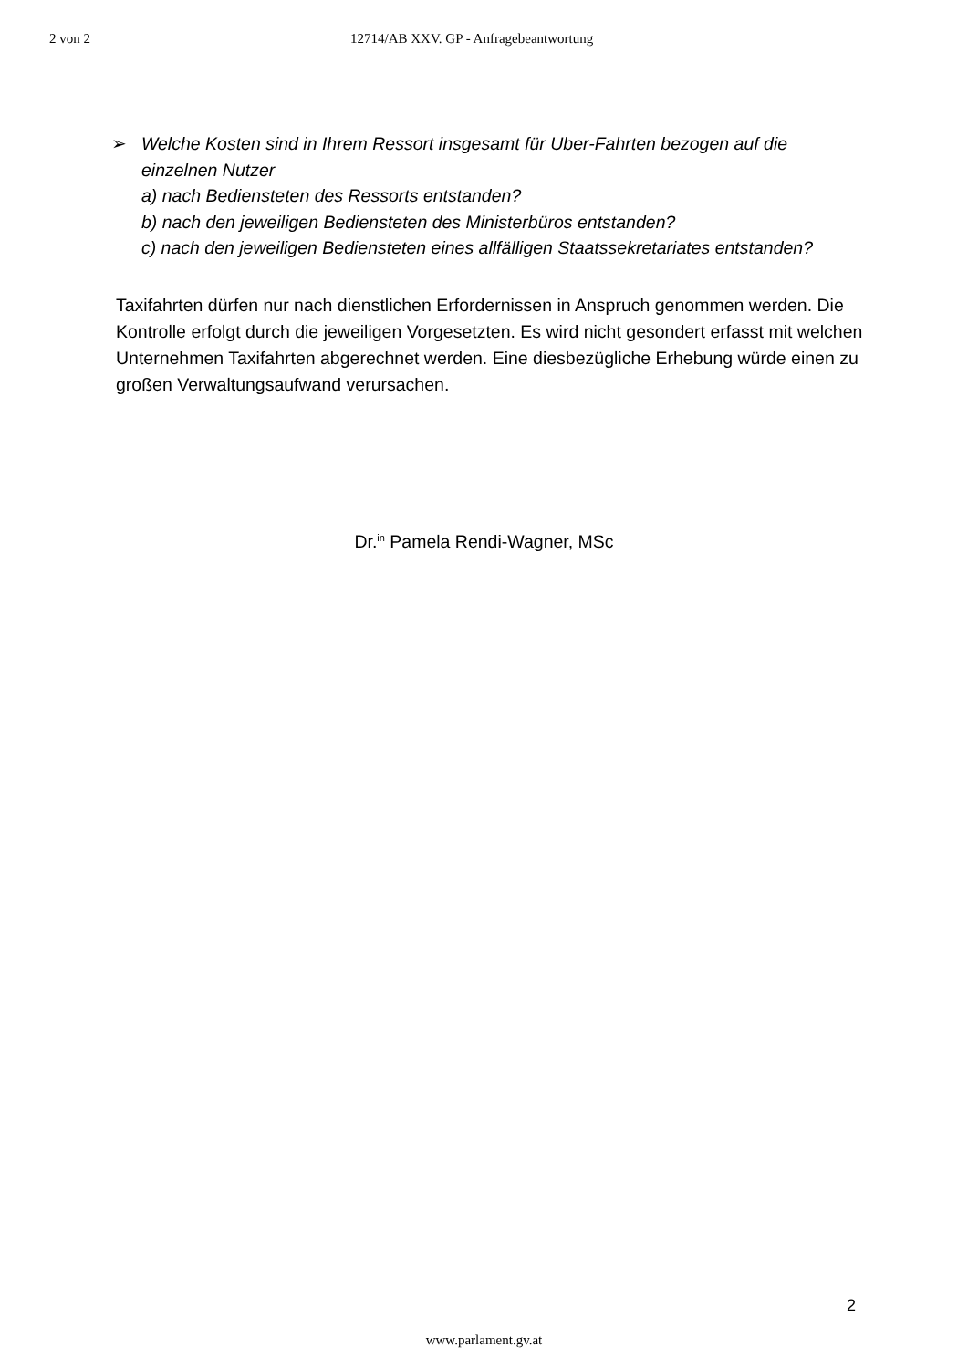2 von 2 12714/AB XXV. GP - Anfragebeantwortung
➢ Welche Kosten sind in Ihrem Ressort insgesamt für Uber-Fahrten bezogen auf die einzelnen Nutzer
a) nach Bediensteten des Ressorts entstanden?
b) nach den jeweiligen Bediensteten des Ministerbüros entstanden?
c) nach den jeweiligen Bediensteten eines allfälligen Staatssekretariates entstanden?
Taxifahrten dürfen nur nach dienstlichen Erfordernissen in Anspruch genommen werden. Die Kontrolle erfolgt durch die jeweiligen Vorgesetzten. Es wird nicht gesondert erfasst mit welchen Unternehmen Taxifahrten abgerechnet werden. Eine diesbezügliche Erhebung würde einen zu großen Verwaltungsaufwand verursachen.
Dr.<sup>in</sup> Pamela Rendi-Wagner, MSc
2
www.parlament.gv.at